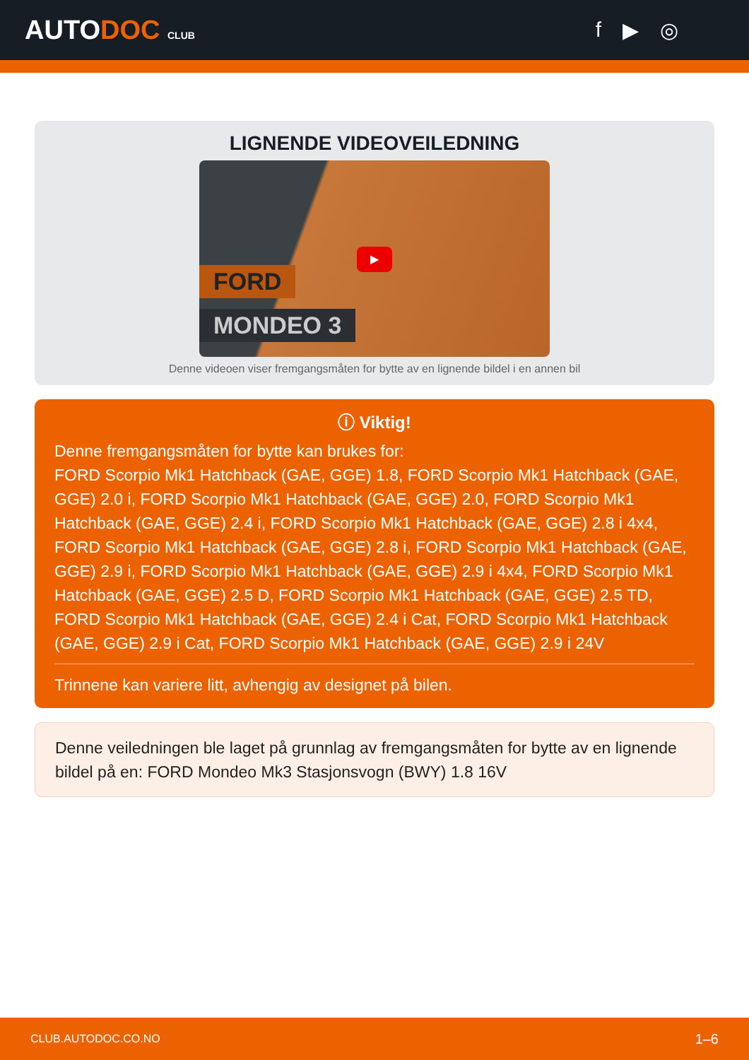AUTODOC CLUB
f ▶ ◎
LIGNENDE VIDEOVEILEDNING
FORD
MONDEO 3
▶
Denne videoen viser fremgangsmåten for bytte av en lignende bildel i en annen bil
ⓘ Viktig!
Denne fremgangsmåten for bytte kan brukes for:
FORD Scorpio Mk1 Hatchback (GAE, GGE) 1.8, FORD Scorpio Mk1 Hatchback (GAE, GGE) 2.0 i, FORD Scorpio Mk1 Hatchback (GAE, GGE) 2.0, FORD Scorpio Mk1 Hatchback (GAE, GGE) 2.4 i, FORD Scorpio Mk1 Hatchback (GAE, GGE) 2.8 i 4x4, FORD Scorpio Mk1 Hatchback (GAE, GGE) 2.8 i, FORD Scorpio Mk1 Hatchback (GAE, GGE) 2.9 i, FORD Scorpio Mk1 Hatchback (GAE, GGE) 2.9 i 4x4, FORD Scorpio Mk1 Hatchback (GAE, GGE) 2.5 D, FORD Scorpio Mk1 Hatchback (GAE, GGE) 2.5 TD, FORD Scorpio Mk1 Hatchback (GAE, GGE) 2.4 i Cat, FORD Scorpio Mk1 Hatchback (GAE, GGE) 2.9 i Cat, FORD Scorpio Mk1 Hatchback (GAE, GGE) 2.9 i 24V
Trinnene kan variere litt, avhengig av designet på bilen.
Denne veiledningen ble laget på grunnlag av fremgangsmåten for bytte av en lignende bildel på en: FORD Mondeo Mk3 Stasjonsvogn (BWY) 1.8 16V
CLUB.AUTODOC.CO.NO 1–6